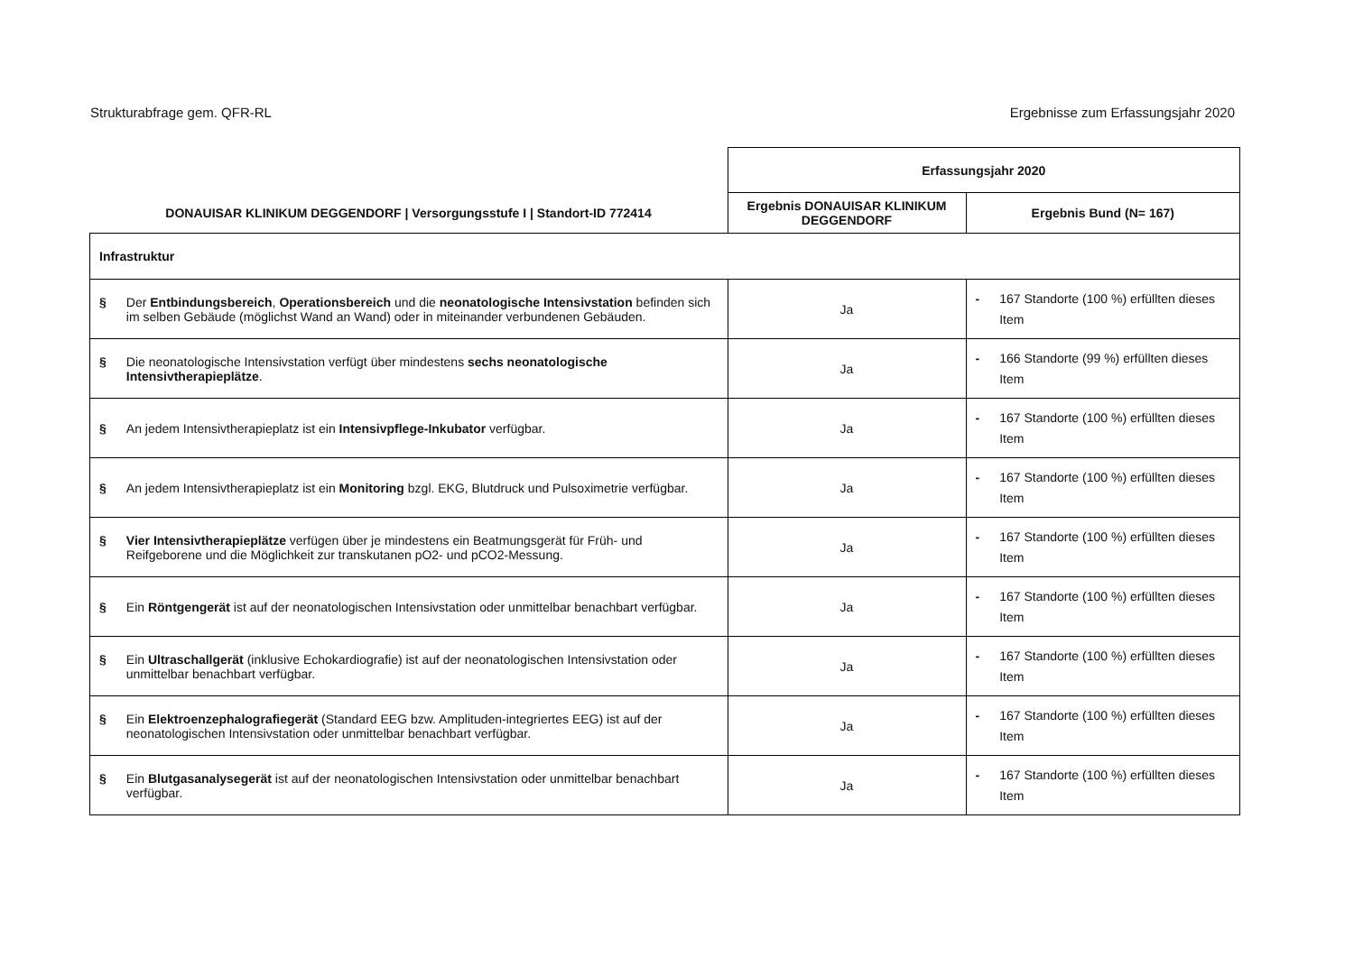Strukturabfrage gem. QFR-RL Ergebnisse zum Erfassungsjahr 2020
| DONAUISAR KLINIKUM DEGGENDORF / Versorgungsstufe I / Standort-ID 772414 | Erfassungsjahr 2020 | |
| --- | --- | --- |
| | Ergebnis DONAUISAR KLINIKUM DEGGENDORF | Ergebnis Bund (N= 167) |
| Infrastruktur | | |
| § Der Entbindungsbereich , Operationsbereich und die neonatologische Intensivstation befinden sich im selben Gebäude (möglichst Wand an Wand) oder in miteinander verbundenen Gebäuden. | Ja | - 167 Standorte (100 %) erfüllten dieses Item |
| § Die neonatologische Intensivstation verfügt über mindestens sechs neonatologische Intensivtherapieplätze . | Ja | - 166 Standorte (99 %) erfüllten dieses Item |
| § An jedem Intensivtherapieplatz ist ein Intensivpflege-Inkubator verfügbar. | Ja | - 167 Standorte (100 %) erfüllten dieses Item |
| § An jedem Intensivtherapieplatz ist ein Monitoring bzgl. EKG, Blutdruck und Pulsoximetrie verfügbar. | Ja | - 167 Standorte (100 %) erfüllten dieses Item |
| § Vier Intensivtherapieplätze verfügen über je mindestens ein Beatmungsgerät für Früh- und Reifgeborene und die Möglichkeit zur transkutanen pO2- und pCO2-Messung. | Ja | - 167 Standorte (100 %) erfüllten dieses Item |
| § Ein Röntgengerät ist auf der neonatologischen Intensivstation oder unmittelbar benachbart verfügbar. | Ja | - 167 Standorte (100 %) erfüllten dieses Item |
| § Ein Ultraschallgerät (inklusive Echokardiografie) ist auf der neonatologischen Intensivstation oder unmittelbar benachbart verfügbar. | Ja | - 167 Standorte (100 %) erfüllten dieses Item |
| § Ein Elektroenzephalografiegerät (Standard EEG bzw. Amplituden-integriertes EEG) ist auf der neonatologischen Intensivstation oder unmittelbar benachbart verfügbar. | Ja | - 167 Standorte (100 %) erfüllten dieses Item |
| § Ein Blutgasanalysegerät ist auf der neonatologischen Intensivstation oder unmittelbar benachbart verfügbar. | Ja | - 167 Standorte (100 %) erfüllten dieses Item |